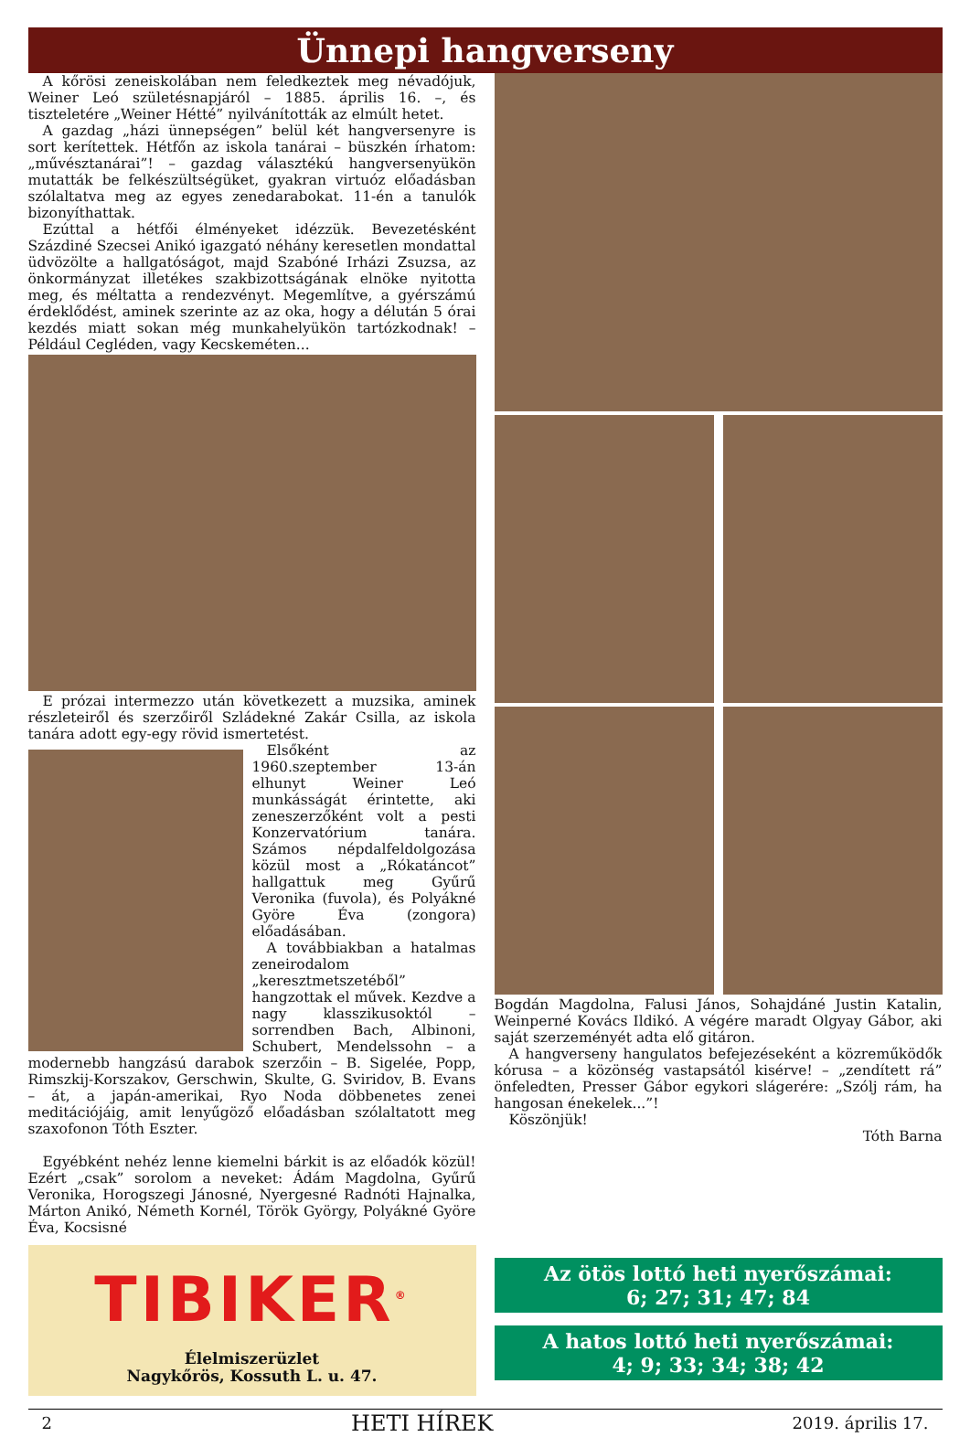Ünnepi hangverseny
A kőrösi zeneiskolában nem feledkeztek meg névadójuk, Weiner Leó születésnapjáról – 1885. április 16. –, és tiszteletére „Weiner Hétté” nyilvánították az elmúlt hetet.
A gazdag „házi ünnepségen” belül két hangversenyre is sort kerítettek. Hétfőn az iskola tanárai – büszkén írhatom: „művésztanárai”! – gazdag választékú hangversenyükön mutatták be felkészültségüket, gyakran virtuóz előadásban szólaltatva meg az egyes zenedarabokat. 11-én a tanulók bizonyíthattak.
Ezúttal a hétfői élményeket idézzük. Bevezetésként Százdiné Szecsei Anikó igazgató néhány keresetlen mondattal üdvözölte a hallgatóságot, majd Szabóné Irházi Zsuzsa, az önkormányzat illetékes szakbizottságának elnöke nyitotta meg, és méltatta a rendezvényt. Megemlítve, a gyérszámú érdeklődést, aminek szerinte az az oka, hogy a délután 5 órai kezdés miatt sokan még munkahelyükön tartózkodnak! – Például Cegléden, vagy Kecskeméten...
E prózai intermezzo után következett a muzsika, aminek részleteiről és szerzőiről Szládekné Zakár Csilla, az iskola tanára adott egy-egy rövid ismertetést.
Elsőként az 1960.szeptember 13-án elhunyt Weiner Leó munkásságát érintette, aki zeneszerzőként volt a pesti Konzervatórium tanára. Számos népdalfeldolgozása közül most a „Rókatáncot” hallgattuk meg Gyűrű Veronika (fuvola), és Polyákné Györe Éva (zongora) előadásában.
A továbbiakban a hatalmas zeneirodalom „keresztmetszetéből” hangzottak el művek. Kezdve a nagy klasszikusoktól – sorrendben Bach, Albinoni, Schubert, Mendelssohn – a modernebb hangzású darabok szerzőin – B. Sigelée, Popp, Rimszkij-Korszakov, Gerschwin, Skulte, G. Sviridov, B. Evans – át, a japán-amerikai, Ryo Noda döbbenetes zenei meditációjáig, amit lenyűgöző előadásban szólaltatott meg szaxofonon Tóth Eszter.
Egyébként nehéz lenne kiemelni bárkit is az előadók közül! Ezért „csak” sorolom a neveket: Ádám Magdolna, Gyűrű Veronika, Horogszegi Jánosné, Nyergesné Radnóti Hajnalka, Márton Anikó, Németh Kornél, Török György, Polyákné Györe Éva, Kocsisné
Bogdán Magdolna, Falusi János, Sohajdáné Justin Katalin, Weinperné Kovács Ildikó. A végére maradt Olgyay Gábor, aki saját szerzeményét adta elő gitáron.
A hangverseny hangulatos befejezéseként a közreműködők kórusa – a közönség vastapsától kisérve! – „zendített rá” önfeledten, Presser Gábor egykori slágerére: „Szólj rám, ha hangosan énekelek...”!
Köszönjük!
Tóth Barna
TIBIKER<sup>®</sup>
Élelmiszerüzlet
Nagykőrös, Kossuth L. u. 47.
Az ötös lottó heti nyerőszámai:
6; 27; 31; 47; 84
A hatos lottó heti nyerőszámai:
4; 9; 33; 34; 38; 42
2 HETI HÍREK 2019. április 17.